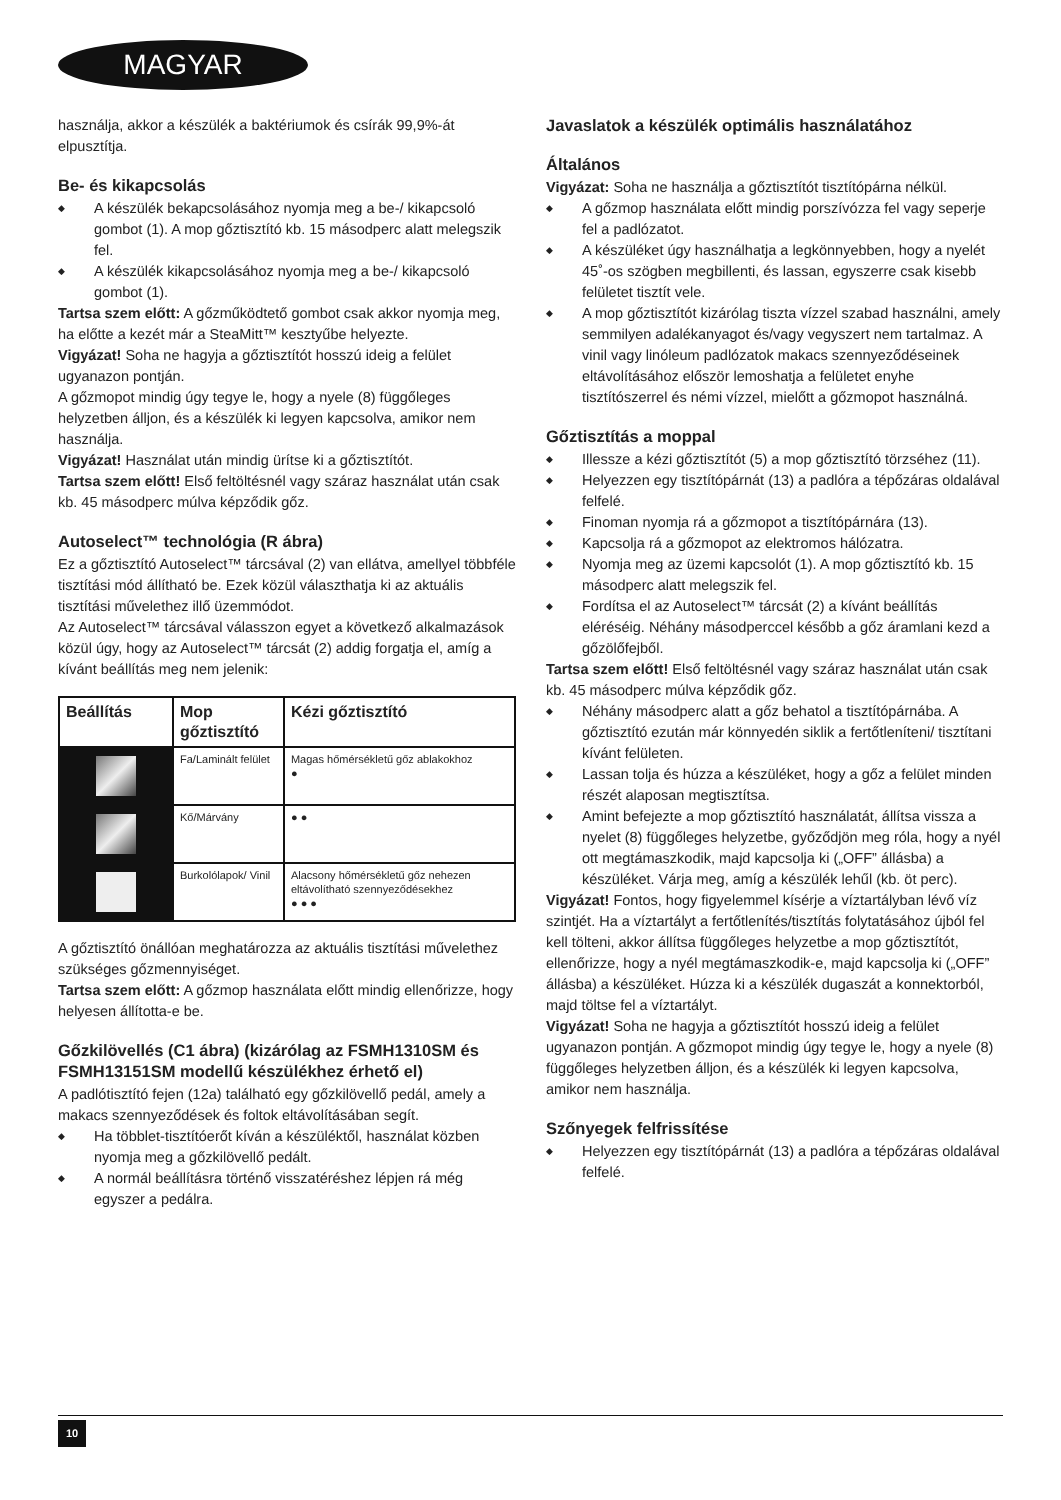MAGYAR
használja, akkor a készülék a baktériumok és csírák 99,9%-át elpusztítja.
Be- és kikapcsolás
◆ A készülék bekapcsolásához nyomja meg a be-/ kikapcsoló gombot (1). A mop gőztisztító kb. 15 másodperc alatt melegszik fel.
◆ A készülék kikapcsolásához nyomja meg a be-/ kikapcsoló gombot (1).
Tartsa szem előtt: A gőzműködtető gombot csak akkor nyomja meg, ha előtte a kezét már a SteaMitt™ kesztyűbe helyezte.
Vigyázat! Soha ne hagyja a gőztisztítót hosszú ideig a felület ugyanazon pontján.
A gőzmopot mindig úgy tegye le, hogy a nyele (8) függőleges helyzetben álljon, és a készülék ki legyen kapcsolva, amikor nem használja.
Vigyázat! Használat után mindig ürítse ki a gőztisztítót.
Tartsa szem előtt! Első feltöltésnél vagy száraz használat után csak kb. 45 másodperc múlva képződik gőz.
Autoselect™ technológia (R ábra)
Ez a gőztisztító Autoselect™ tárcsával (2) van ellátva, amellyel többféle tisztítási mód állítható be. Ezek közül választhatja ki az aktuális tisztítási művelethez illő üzemmódot.
Az Autoselect™ tárcsával válasszon egyet a következő alkalmazások közül úgy, hogy az Autoselect™ tárcsát (2) addig forgatja el, amíg a kívánt beállítás meg nem jelenik:
| Beállítás | Mop gőztisztító | Kézi gőztisztító |
| --- | --- | --- |
| | Fa/Laminált felület | Magas hőmérsékletű gőz ablakokhoz ● |
| | Kő/Márvány | ● ● |
| | Burkolólapok/ Vinil | Alacsony hőmérsékletű gőz nehezen eltávolítható szennyeződésekhez ● ● ● |
A gőztisztító önállóan meghatározza az aktuális tisztítási művelethez szükséges gőzmennyiséget.
Tartsa szem előtt: A gőzmop használata előtt mindig ellenőrizze, hogy helyesen állította-e be.
Gőzkilövellés (C1 ábra) (kizárólag az FSMH1310SM és FSMH13151SM modellű készülékhez érhető el)
A padlótisztító fejen (12a) található egy gőzkilövellő pedál, amely a makacs szennyeződések és foltok eltávolításában segít.
◆ Ha többlet-tisztítóerőt kíván a készüléktől, használat közben nyomja meg a gőzkilövellő pedált.
◆ A normál beállításra történő visszatéréshez lépjen rá még egyszer a pedálra.
Javaslatok a készülék optimális használatához
Általános
Vigyázat: Soha ne használja a gőztisztítót tisztítópárna nélkül.
◆ A gőzmop használata előtt mindig porszívózza fel vagy seperje fel a padlózatot.
◆ A készüléket úgy használhatja a legkönnyebben, hogy a nyelét 45˚-os szögben megbillenti, és lassan, egyszerre csak kisebb felületet tisztít vele.
◆ A mop gőztisztítót kizárólag tiszta vízzel szabad használni, amely semmilyen adalékanyagot és/vagy vegyszert nem tartalmaz. A vinil vagy linóleum padlózatok makacs szennyeződéseinek eltávolításához először lemoshatja a felületet enyhe tisztítószerrel és némi vízzel, mielőtt a gőzmopot használná.
Gőztisztítás a moppal
◆ Illessze a kézi gőztisztítót (5) a mop gőztisztító törzséhez (11).
◆ Helyezzen egy tisztítópárnát (13) a padlóra a tépőzáras oldalával felfelé.
◆ Finoman nyomja rá a gőzmopot a tisztítópárnára (13).
◆ Kapcsolja rá a gőzmopot az elektromos hálózatra.
◆ Nyomja meg az üzemi kapcsolót (1). A mop gőztisztító kb. 15 másodperc alatt melegszik fel.
◆ Fordítsa el az Autoselect™ tárcsát (2) a kívánt beállítás eléréséig. Néhány másodperccel később a gőz áramlani kezd a gőzölőfejből.
Tartsa szem előtt! Első feltöltésnél vagy száraz használat után csak kb. 45 másodperc múlva képződik gőz.
◆ Néhány másodperc alatt a gőz behatol a tisztítópárnába. A gőztisztító ezután már könnyedén siklik a fertőtleníteni/ tisztítani kívánt felületen.
◆ Lassan tolja és húzza a készüléket, hogy a gőz a felület minden részét alaposan megtisztítsa.
◆ Amint befejezte a mop gőztisztító használatát, állítsa vissza a nyelet (8) függőleges helyzetbe, győződjön meg róla, hogy a nyél ott megtámaszkodik, majd kapcsolja ki („OFF” állásba) a készüléket. Várja meg, amíg a készülék lehűl (kb. öt perc).
Vigyázat! Fontos, hogy figyelemmel kísérje a víztartályban lévő víz szintjét. Ha a víztartályt a fertőtlenítés/tisztítás folytatásához újból fel kell tölteni, akkor állítsa függőleges helyzetbe a mop gőztisztítót, ellenőrizze, hogy a nyél megtámaszkodik-e, majd kapcsolja ki („OFF” állásba) a készüléket. Húzza ki a készülék dugaszát a konnektorból, majd töltse fel a víztartályt.
Vigyázat! Soha ne hagyja a gőztisztítót hosszú ideig a felület ugyanazon pontján. A gőzmopot mindig úgy tegye le, hogy a nyele (8) függőleges helyzetben álljon, és a készülék ki legyen kapcsolva, amikor nem használja.
Szőnyegek felfrissítése
◆ Helyezzen egy tisztítópárnát (13) a padlóra a tépőzáras oldalával felfelé.
10